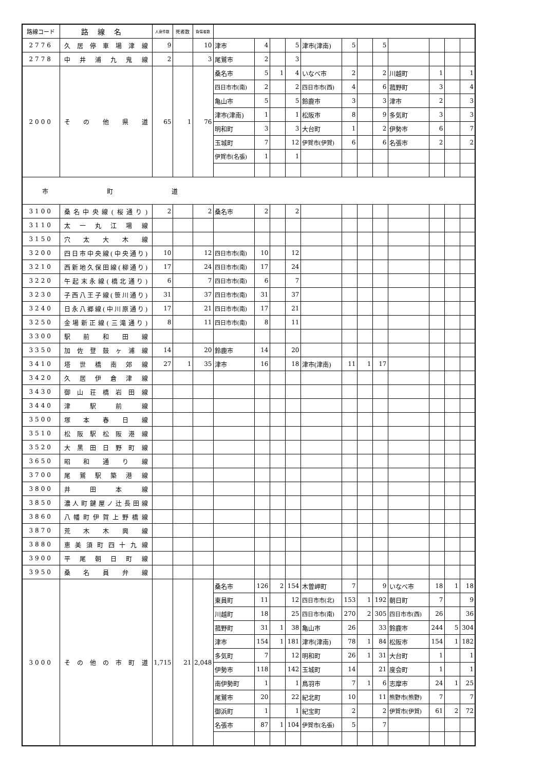| 路線コード | 路線名 | 人身件数 | 死者数 | 負傷者数 | | | | | | | | | | | | |
| --- | --- | --- | --- | --- | --- | --- | --- | --- | --- | --- | --- | --- | --- | --- | --- | --- |
| 2776 | 久居停車場津線 | 9 | | 10 | 津市 | 4 | | 5 | 津市(津南) | 5 | | 5 | | | | |
| 2778 | 中井浦九鬼線 | 2 | | 3 | 尾鷲市 | 2 | | 3 | | | | | | | | |
| 2000 | その他県道 | 65 | 1 | 76 | 桑名市 | 5 | 1 | 4 | いなべ市 | 2 | | 2 | 川越町 | 1 | | 1 |
| | | | | | 四日市市(南) | 2 | | 2 | 四日市市(西) | 4 | | 6 | 菰野町 | 3 | | 4 |
| | | | | | 亀山市 | 5 | | 5 | 鈴鹿市 | 3 | | 3 | 津市 | 2 | | 3 |
| | | | | | 津市(津南) | 1 | | 1 | 松阪市 | 8 | | 9 | 多気町 | 3 | | 3 |
| | | | | | 明和町 | 3 | | 3 | 大台町 | 1 | | 2 | 伊勢市 | 6 | | 7 |
| | | | | | 玉城町 | 7 | | 12 | 伊賀市(伊賀) | 6 | | 6 | 名張市 | 2 | | 2 |
| | | | | | 伊賀市(名張) | 1 | | 1 | | | | | | | | |
| 市 町 道 | | | | | | | | | | | | | | | | |
| 3100 | 桑名中央線(桜通り) | 2 | | 2 | 桑名市 | 2 | | 2 | | | | | | | | |
| 3110 | 太一丸江場線 | | | | | | | | | | | | | | | |
| 3150 | 穴太大木線 | | | | | | | | | | | | | | | |
| 3200 | 四日市中央線(中央通り) | 10 | | 12 | 四日市市(南) | 10 | | 12 | | | | | | | | |
| 3210 | 西新地久保田線(柳通り) | 17 | | 24 | 四日市市(南) | 17 | | 24 | | | | | | | | |
| 3220 | 午起末永線(橋北通り) | 6 | | 7 | 四日市市(南) | 6 | | 7 | | | | | | | | |
| 3230 | 子西八王子線(笹川通り) | 31 | | 37 | 四日市市(南) | 31 | | 37 | | | | | | | | |
| 3240 | 日永八郷線(中川原通り) | 17 | | 21 | 四日市市(南) | 17 | | 21 | | | | | | | | |
| 3250 | 金場新正線(三滝通り) | 8 | | 11 | 四日市市(南) | 8 | | 11 | | | | | | | | |
| 3300 | 駅前和田線 | | | | | | | | | | | | | | | |
| 3350 | 加佐登鼓ヶ浦線 | 14 | | 20 | 鈴鹿市 | 14 | | 20 | | | | | | | | |
| 3410 | 塔世橋南郊線 | 27 | 1 | 35 | 津市 | 16 | | 18 | 津市(津南) | 11 | 1 | 17 | | | | |
| 3420 | 久居伊倉津線 | | | | | | | | | | | | | | | |
| 3430 | 御山荘橋岩田線 | | | | | | | | | | | | | | | |
| 3440 | 津駅前線 | | | | | | | | | | | | | | | |
| 3500 | 塚本春日線 | | | | | | | | | | | | | | | |
| 3510 | 松阪駅松阪港線 | | | | | | | | | | | | | | | |
| 3520 | 大黒田日野町線 | | | | | | | | | | | | | | | |
| 3650 | 昭和通り線 | | | | | | | | | | | | | | | |
| 3700 | 尾鷲駅築港線 | | | | | | | | | | | | | | | |
| 3800 | 井田本線 | | | | | | | | | | | | | | | |
| 3850 | 濃人町鍵屋ノ辻長田線 | | | | | | | | | | | | | | | |
| 3860 | 八幡町伊賀上野橋線 | | | | | | | | | | | | | | | |
| 3870 | 荒木木興線 | | | | | | | | | | | | | | | |
| 3880 | 恵美須町四十九線 | | | | | | | | | | | | | | | |
| 3900 | 平尾朝日町線 | | | | | | | | | | | | | | | |
| 3950 | 桑名員弁線 | | | | | | | | | | | | | | | |
| 3000 | その他の市町道 | 1,715 | 21 | 2,048 | 桑名市 | 126 | 2 | 154 | 木曽岬町 | 7 | | 9 | いなべ市 | 18 | 1 | 18 |
| | | | | | 東員町 | 11 | | 12 | 四日市市(北) | 153 | 1 | 192 | 朝日町 | 7 | | 9 |
| | | | | | 川越町 | 18 | | 25 | 四日市市(南) | 270 | 2 | 305 | 四日市市(西) | 26 | | 36 |
| | | | | | 菰野町 | 31 | 1 | 38 | 亀山市 | 26 | | 33 | 鈴鹿市 | 244 | 5 | 304 |
| | | | | | 津市 | 154 | 1 | 181 | 津市(津南) | 78 | 1 | 84 | 松阪市 | 154 | 1 | 182 |
| | | | | | 多気町 | 7 | | 12 | 明和町 | 26 | 1 | 31 | 大台町 | 1 | | 1 |
| | | | | | 伊勢市 | 118 | | 142 | 玉城町 | 14 | | 21 | 度会町 | 1 | | 1 |
| | | | | | 南伊勢町 | 1 | | 1 | 鳥羽市 | 7 | 1 | 6 | 志摩市 | 24 | 1 | 25 |
| | | | | | 尾鷲市 | 20 | | 22 | 紀北町 | 10 | | 11 | 熊野市(熊野) | 7 | | 7 |
| | | | | | 御浜町 | 1 | | 1 | 紀宝町 | 2 | | 2 | 伊賀市(伊賀) | 61 | 2 | 72 |
| | | | | | 名張市 | 87 | 1 | 104 | 伊賀市(名張) | 5 | | 7 | | | | |